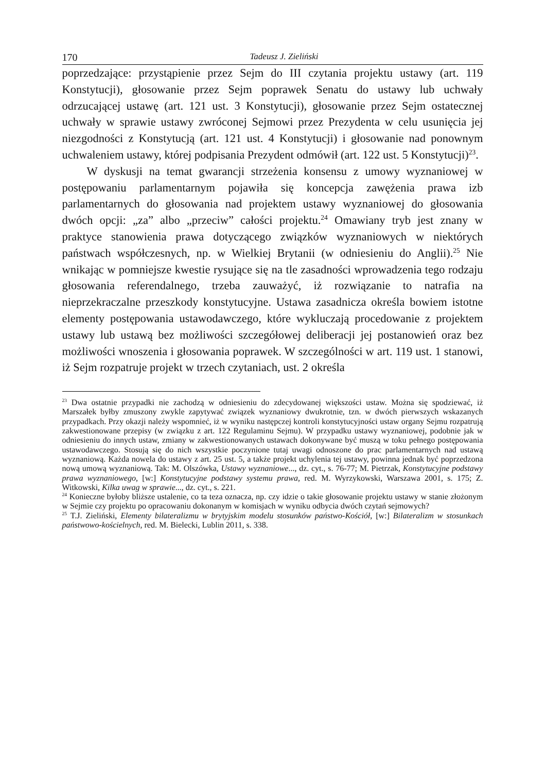170 Tadeusz J. Zieliński
poprzedzające: przystąpienie przez Sejm do III czytania projektu ustawy (art. 119 Konstytucji), głosowanie przez Sejm poprawek Senatu do ustawy lub uchwały odrzucającej ustawę (art. 121 ust. 3 Konstytucji), głosowanie przez Sejm ostatecznej uchwały w sprawie ustawy zwróconej Sejmowi przez Prezydenta w celu usunięcia jej niezgodności z Konstytucją (art. 121 ust. 4 Konstytucji) i głosowanie nad ponownym uchwaleniem ustawy, której podpisania Prezydent odmówił (art. 122 ust. 5 Konstytucji)<sup>23</sup>.
W dyskusji na temat gwarancji strzeżenia konsensu z umowy wyznaniowej w postępowaniu parlamentarnym pojawiła się koncepcja zawężenia prawa izb parlamentarnych do głosowania nad projektem ustawy wyznaniowej do głosowania dwóch opcji: „za” albo „przeciw” całości projektu.<sup>24</sup> Omawiany tryb jest znany w praktyce stanowienia prawa dotyczącego związków wyznaniowych w niektórych państwach współczesnych, np. w Wielkiej Brytanii (w odniesieniu do Anglii).<sup>25</sup> Nie wnikając w pomniejsze kwestie rysujące się na tle zasadności wprowadzenia tego rodzaju głosowania referendalnego, trzeba zauważyć, iż rozwiązanie to natrafia na nieprzekraczalne przeszkody konstytucyjne. Ustawa zasadnicza określa bowiem istotne elementy postępowania ustawodawczego, które wykluczają procedowanie z projektem ustawy lub ustawą bez możliwości szczegółowej deliberacji jej postanowień oraz bez możliwości wnoszenia i głosowania poprawek. W szczególności w art. 119 ust. 1 stanowi, iż Sejm rozpatruje projekt w trzech czytaniach, ust. 2 określa
<sup>23</sup> Dwa ostatnie przypadki nie zachodzą w odniesieniu do zdecydowanej większości ustaw. Można się spodziewać, iż Marszałek byłby zmuszony zwykle zapytywać związek wyznaniowy dwukrotnie, tzn. w dwóch pierwszych wskazanych przypadkach. Przy okazji należy wspomnieć, iż w wyniku następczej kontroli konstytucyjności ustaw organy Sejmu rozpatrują zakwestionowane przepisy (w związku z art. 122 Regulaminu Sejmu). W przypadku ustawy wyznaniowej, podobnie jak w odniesieniu do innych ustaw, zmiany w zakwestionowanych ustawach dokonywane być muszą w toku pełnego postępowania ustawodawczego. Stosują się do nich wszystkie poczynione tutaj uwagi odnoszone do prac parlamentarnych nad ustawą wyznaniową. Każda nowela do ustawy z art. 25 ust. 5, a także projekt uchylenia tej ustawy, powinna jednak być poprzedzona nową umową wyznaniową. Tak: M. Olszówka, Ustawy wyznaniowe..., dz. cyt., s. 76-77; M. Pietrzak, Konstytucyjne podstawy prawa wyznaniowego, [w:] Konstytucyjne podstawy systemu prawa, red. M. Wyrzykowski, Warszawa 2001, s. 175; Z. Witkowski, Kilka uwag w sprawie..., dz. cyt., s. 221.
<sup>24</sup> Konieczne byłoby bliższe ustalenie, co ta teza oznacza, np. czy idzie o takie głosowanie projektu ustawy w stanie złożonym w Sejmie czy projektu po opracowaniu dokonanym w komisjach w wyniku odbycia dwóch czytań sejmowych?
<sup>25</sup> T.J. Zieliński, Elementy bilateralizmu w brytyjskim modelu stosunków państwo-Kościół, [w:] Bilateralizm w stosunkach państwowo-kościelnych, red. M. Bielecki, Lublin 2011, s. 338.